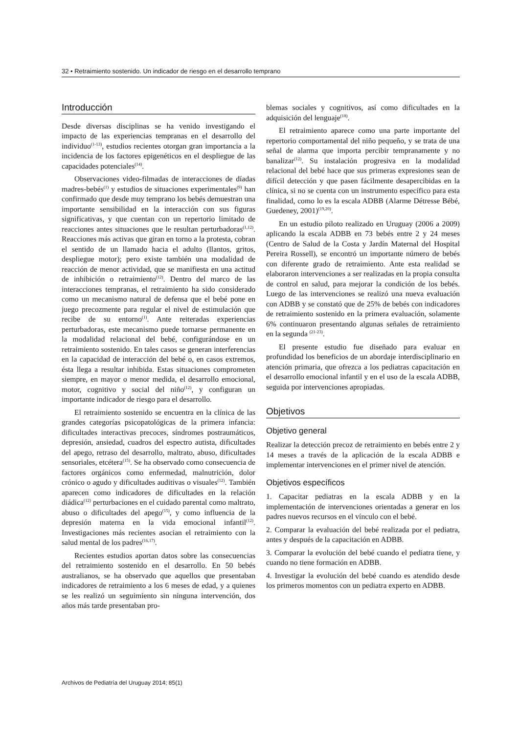32 • Retraimiento sostenido. Un indicador de riesgo en el desarrollo temprano
Introducción
Desde diversas disciplinas se ha venido investigando el impacto de las experiencias tempranas en el desarrollo del individuo<sup>(1-13)</sup>, estudios recientes otorgan gran importancia a la incidencia de los factores epigenéticos en el despliegue de las capacidades potenciales<sup>(14)</sup>.
Observaciones video-filmadas de interacciones de díadas madres-bebés<sup>(1)</sup> y estudios de situaciones experimentales<sup>(9)</sup> han confirmado que desde muy temprano los bebés demuestran una importante sensibilidad en la interacción con sus figuras significativas, y que cuentan con un repertorio limitado de reacciones antes situaciones que le resultan perturbadoras<sup>(1,12)</sup>. Reacciones más activas que giran en torno a la protesta, cobran el sentido de un llamado hacia el adulto (llantos, gritos, despliegue motor); pero existe también una modalidad de reacción de menor actividad, que se manifiesta en una actitud de inhibición o retraimiento<sup>(12)</sup>. Dentro del marco de las interacciones tempranas, el retraimiento ha sido considerado como un mecanismo natural de defensa que el bebé pone en juego precozmente para regular el nivel de estimulación que recibe de su entorno<sup>(1)</sup>. Ante reiteradas experiencias perturbadoras, este mecanismo puede tornarse permanente en la modalidad relacional del bebé, configurándose en un retraimiento sostenido. En tales casos se generan interferencias en la capacidad de interacción del bebé o, en casos extremos, ésta llega a resultar inhibida. Estas situaciones comprometen siempre, en mayor o menor medida, el desarrollo emocional, motor, cognitivo y social del niño<sup>(12)</sup>, y configuran un importante indicador de riesgo para el desarrollo.
El retraimiento sostenido se encuentra en la clínica de las grandes categorías psicopatológicas de la primera infancia: dificultades interactivas precoces, síndromes postraumáticos, depresión, ansiedad, cuadros del espectro autista, dificultades del apego, retraso del desarrollo, maltrato, abuso, dificultades sensoriales, etcétera<sup>(15)</sup>. Se ha observado como consecuencia de factores orgánicos como enfermedad, malnutrición, dolor crónico o agudo y dificultades auditivas o visuales<sup>(12)</sup>. También aparecen como indicadores de dificultades en la relación diádica<sup>(12)</sup> perturbaciones en el cuidado parental como maltrato, abuso o dificultades del apego<sup>(15)</sup>, y como influencia de la depresión materna en la vida emocional infantil<sup>(12)</sup>. Investigaciones más recientes asocian el retraimiento con la salud mental de los padres<sup>(16,17)</sup>.
Recientes estudios aportan datos sobre las consecuencias del retraimiento sostenido en el desarrollo. En 50 bebés australianos, se ha observado que aquellos que presentaban indicadores de retraimiento a los 6 meses de edad, y a quienes se les realizó un seguimiento sin ninguna intervención, dos años más tarde presentaban pro-
blemas sociales y cognitivos, así como dificultades en la adquisición del lenguaje<sup>(18)</sup>.
El retraimiento aparece como una parte importante del repertorio comportamental del niño pequeño, y se trata de una señal de alarma que importa percibir tempranamente y no banalizar<sup>(12)</sup>. Su instalación progresiva en la modalidad relacional del bebé hace que sus primeras expresiones sean de difícil detección y que pasen fácilmente desapercibidas en la clínica, si no se cuenta con un instrumento específico para esta finalidad, como lo es la escala ADBB (Alarme Détresse Bébé, Guedeney, 2001)<sup>(19,20)</sup>.
En un estudio piloto realizado en Uruguay (2006 a 2009) aplicando la escala ADBB en 73 bebés entre 2 y 24 meses (Centro de Salud de la Costa y Jardín Maternal del Hospital Pereira Rossell), se encontró un importante número de bebés con diferente grado de retraimiento. Ante esta realidad se elaboraron intervenciones a ser realizadas en la propia consulta de control en salud, para mejorar la condición de los bebés. Luego de las intervenciones se realizó una nueva evaluación con ADBB y se constató que de 25% de bebés con indicadores de retraimiento sostenido en la primera evaluación, solamente 6% continuaron presentando algunas señales de retraimiento en la segunda <sup>(21-23)</sup>.
El presente estudio fue diseñado para evaluar en profundidad los beneficios de un abordaje interdisciplinario en atención primaria, que ofrezca a los pediatras capacitación en el desarrollo emocional infantil y en el uso de la escala ADBB, seguida por intervenciones apropiadas.
Objetivos
Objetivo general
Realizar la detección precoz de retraimiento en bebés entre 2 y 14 meses a través de la aplicación de la escala ADBB e implementar intervenciones en el primer nivel de atención.
Objetivos específicos
1. Capacitar pediatras en la escala ADBB y en la implementación de intervenciones orientadas a generar en los padres nuevos recursos en el vínculo con el bebé.
2. Comparar la evaluación del bebé realizada por el pediatra, antes y después de la capacitación en ADBB.
3. Comparar la evolución del bebé cuando el pediatra tiene, y cuando no tiene formación en ADBB.
4. Investigar la evolución del bebé cuando es atendido desde los primeros momentos con un pediatra experto en ADBB.
Archivos de Pediatría del Uruguay 2014; 85(1)